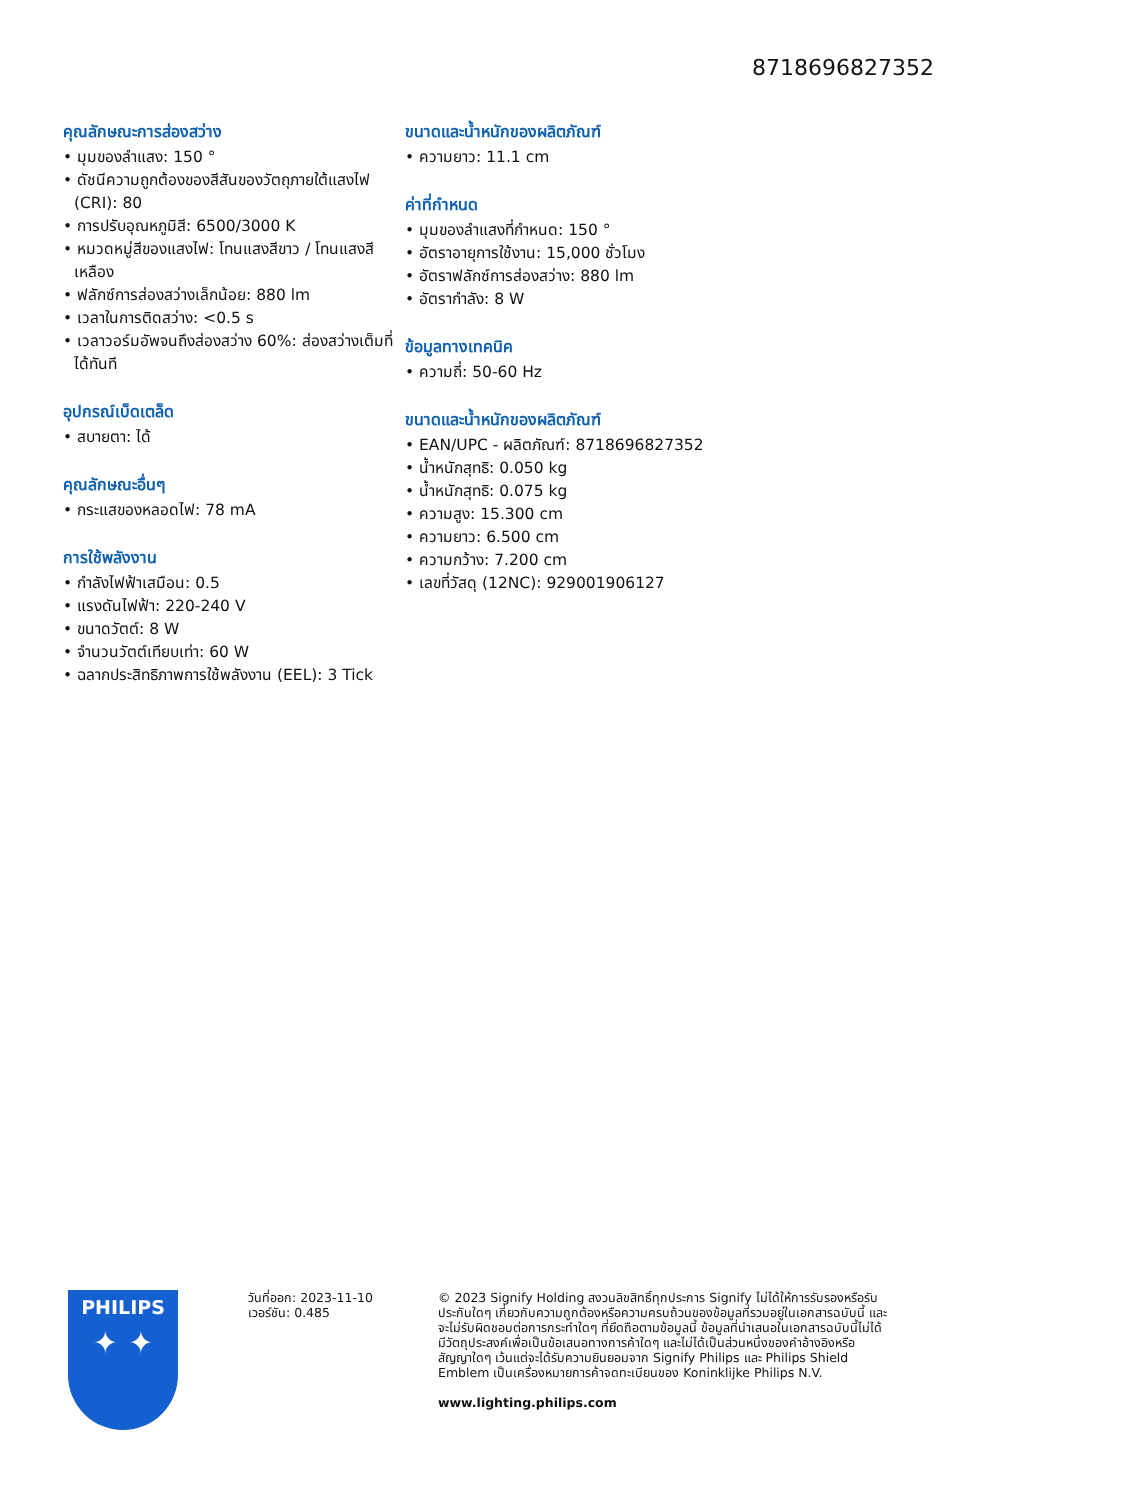8718696827352
คุณลักษณะการส่องสว่าง
• มุมของลำแสง: 150 °
• ดัชนีความถูกต้องของสีสันของวัตถุภายใต้แสงไฟ (CRI): 80
• การปรับอุณหภูมิสี: 6500/3000 K
• หมวดหมู่สีของแสงไฟ: โทนแสงสีขาว / โทนแสงสีเหลือง
• ฟลักซ์การส่องสว่างเล็กน้อย: 880 lm
• เวลาในการติดสว่าง: <0.5 s
• เวลาวอร์มอัพจนถึงส่องสว่าง 60%: ส่องสว่างเต็มที่ได้ทันที
อุปกรณ์เบ็ดเตล็ด
• สบายตา: ได้
คุณลักษณะอื่นๆ
• กระแสของหลอดไฟ: 78 mA
การใช้พลังงาน
• กำลังไฟฟ้าเสมือน: 0.5
• แรงดันไฟฟ้า: 220-240 V
• ขนาดวัตต์: 8 W
• จำนวนวัตต์เทียบเท่า: 60 W
• ฉลากประสิทธิภาพการใช้พลังงาน (EEL): 3 Tick
ขนาดและน้ำหนักของผลิตภัณฑ์
• ความยาว: 11.1 cm
ค่าที่กำหนด
• มุมของลำแสงที่กำหนด: 150 °
• อัตราอายุการใช้งาน: 15,000 ชั่วโมง
• อัตราฟลักซ์การส่องสว่าง: 880 lm
• อัตรากำลัง: 8 W
ข้อมูลทางเทคนิค
• ความถี่: 50-60 Hz
ขนาดและน้ำหนักของผลิตภัณฑ์
• EAN/UPC - ผลิตภัณฑ์: 8718696827352
• น้ำหนักสุทธิ: 0.050 kg
• น้ำหนักสุทธิ: 0.075 kg
• ความสูง: 15.300 cm
• ความยาว: 6.500 cm
• ความกว้าง: 7.200 cm
• เลขที่วัสดุ (12NC): 929001906127
PHILIPS
✦ ✦
วันที่ออก: 2023-11-10
เวอร์ชัน: 0.485
© 2023 Signify Holding สงวนลิขสิทธิ์ทุกประการ Signify ไม่ได้ให้การรับรองหรือรับประกันใดๆ เกี่ยวกับความถูกต้องหรือความครบถ้วนของข้อมูลที่รวมอยู่ในเอกสารฉบับนี้ และจะไม่รับผิดชอบต่อการกระทำใดๆ ที่ยึดถือตามข้อมูลนี้ ข้อมูลที่นำเสนอในเอกสารฉบับนี้ไม่ได้มีวัตถุประสงค์เพื่อเป็นข้อเสนอทางการค้าใดๆ และไม่ได้เป็นส่วนหนึ่งของคำอ้างอิงหรือสัญญาใดๆ เว้นแต่จะได้รับความยินยอมจาก Signify Philips และ Philips Shield Emblem เป็นเครื่องหมายการค้าจดทะเบียนของ Koninklijke Philips N.V.
www.lighting.philips.com